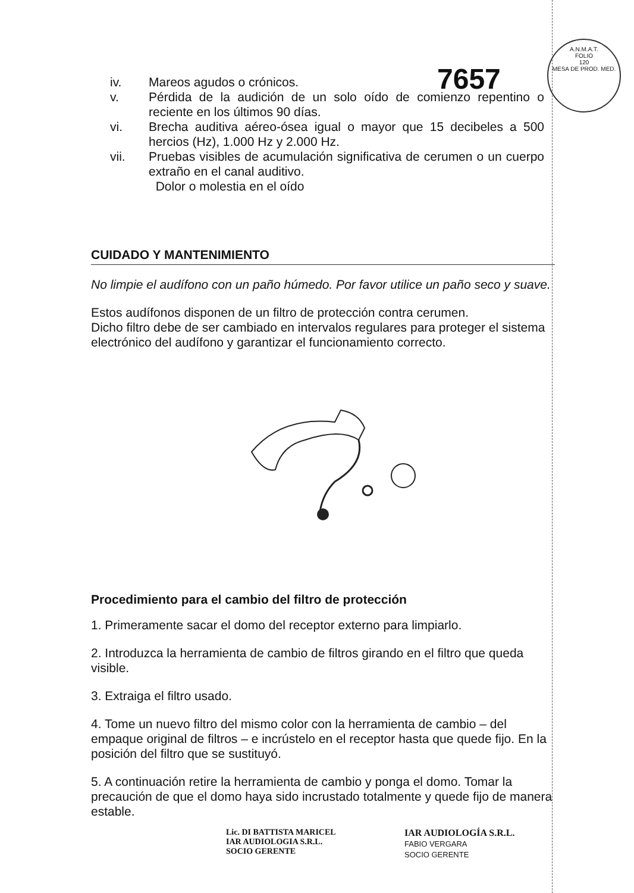7657
A.N.M.A.T.
FOLIO
120
MESA DE PROD. MED.
iv. Mareos agudos o crónicos.
v. Pérdida de la audición de un solo oído de comienzo repentino o reciente en los últimos 90 días.
vi. Brecha auditiva aéreo-ósea igual o mayor que 15 decibeles a 500 hercios (Hz), 1.000 Hz y 2.000 Hz.
vii. Pruebas visibles de acumulación significativa de cerumen o un cuerpo extraño en el canal auditivo.
Dolor o molestia en el oído
CUIDADO Y MANTENIMIENTO
No limpie el audífono con un paño húmedo. Por favor utilice un paño seco y suave.
Estos audífonos disponen de un filtro de protección contra cerumen.
Dicho filtro debe de ser cambiado en intervalos regulares para proteger el sistema electrónico del audífono y garantizar el funcionamiento correcto.
Procedimiento para el cambio del filtro de protección
1. Primeramente sacar el domo del receptor externo para limpiarlo.
2. Introduzca la herramienta de cambio de filtros girando en el filtro que queda visible.
3. Extraiga el filtro usado.
4. Tome un nuevo filtro del mismo color con la herramienta de cambio – del empaque original de filtros – e incrústelo en el receptor hasta que quede fijo. En la posición del filtro que se sustituyó.
5. A continuación retire la herramienta de cambio y ponga el domo. Tomar la precaución de que el domo haya sido incrustado totalmente y quede fijo de manera estable.
Lic. DI BATTISTA MARICEL
IAR AUDIOLOGIA S.R.L.
SOCIO GERENTE
IAR AUDIOLOGÍA S.R.L.
FABIO VERGARA
SOCIO GERENTE